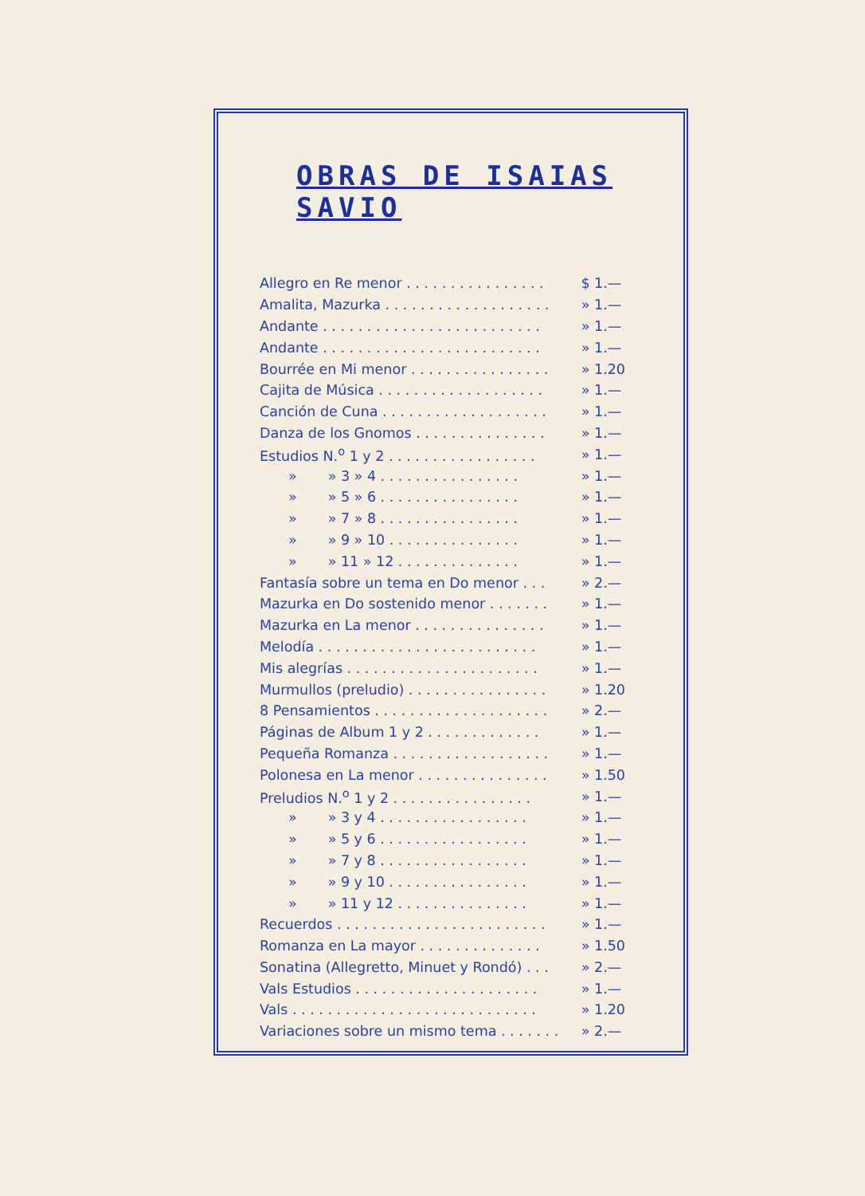OBRAS DE ISAIAS SAVIO
| Allegro en Re menor . . . . . . . . . . . . . . . . | $ | 1.— |
| Amalita, Mazurka . . . . . . . . . . . . . . . . . . . | » | 1.— |
| Andante . . . . . . . . . . . . . . . . . . . . . . . . . | » | 1.— |
| Andante . . . . . . . . . . . . . . . . . . . . . . . . . | » | 1.— |
| Bourrée en Mi menor . . . . . . . . . . . . . . . . | » | 1.20 |
| Cajita de Música . . . . . . . . . . . . . . . . . . . | » | 1.— |
| Canción de Cuna . . . . . . . . . . . . . . . . . . . | » | 1.— |
| Danza de los Gnomos . . . . . . . . . . . . . . . | » | 1.— |
| Estudios N.<sup>o</sup> 1 y 2 . . . . . . . . . . . . . . . . . | » | 1.— |
| » » 3 » 4 . . . . . . . . . . . . . . . . | » | 1.— |
| » » 5 » 6 . . . . . . . . . . . . . . . . | » | 1.— |
| » » 7 » 8 . . . . . . . . . . . . . . . . | » | 1.— |
| » » 9 » 10 . . . . . . . . . . . . . . . | » | 1.— |
| » » 11 » 12 . . . . . . . . . . . . . . | » | 1.— |
| Fantasía sobre un tema en Do menor . . . | » | 2.— |
| Mazurka en Do sostenido menor . . . . . . . | » | 1.— |
| Mazurka en La menor . . . . . . . . . . . . . . . | » | 1.— |
| Melodía . . . . . . . . . . . . . . . . . . . . . . . . . | » | 1.— |
| Mis alegrías . . . . . . . . . . . . . . . . . . . . . . | » | 1.— |
| Murmullos (preludio) . . . . . . . . . . . . . . . . | » | 1.20 |
| 8 Pensamientos . . . . . . . . . . . . . . . . . . . . | » | 2.— |
| Páginas de Album 1 y 2 . . . . . . . . . . . . . | » | 1.— |
| Pequeña Romanza . . . . . . . . . . . . . . . . . . | » | 1.— |
| Polonesa en La menor . . . . . . . . . . . . . . . | » | 1.50 |
| Preludios N.<sup>o</sup> 1 y 2 . . . . . . . . . . . . . . . . | » | 1.— |
| » » 3 y 4 . . . . . . . . . . . . . . . . . | » | 1.— |
| » » 5 y 6 . . . . . . . . . . . . . . . . . | » | 1.— |
| » » 7 y 8 . . . . . . . . . . . . . . . . . | » | 1.— |
| » » 9 y 10 . . . . . . . . . . . . . . . . | » | 1.— |
| » » 11 y 12 . . . . . . . . . . . . . . . | » | 1.— |
| Recuerdos . . . . . . . . . . . . . . . . . . . . . . . . | » | 1.— |
| Romanza en La mayor . . . . . . . . . . . . . . | » | 1.50 |
| Sonatina (Allegretto, Minuet y Rondó) . . . | » | 2.— |
| Vals Estudios . . . . . . . . . . . . . . . . . . . . . | » | 1.— |
| Vals . . . . . . . . . . . . . . . . . . . . . . . . . . . . | » | 1.20 |
| Variaciones sobre un mismo tema . . . . . . . | » | 2.— |